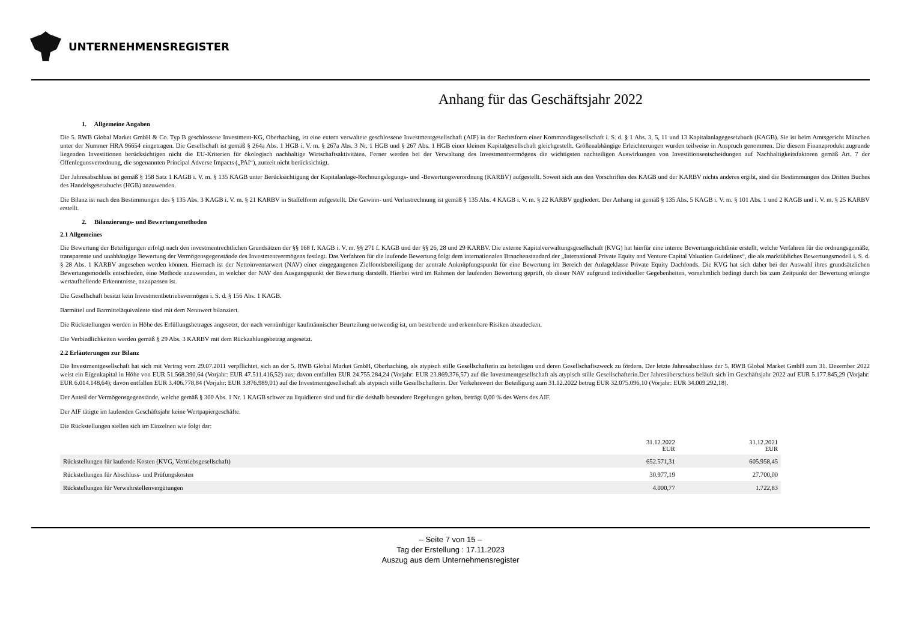UNTERNEHMENSREGISTER
Anhang für das Geschäftsjahr 2022
1. Allgemeine Angaben
Die 5. RWB Global Market GmbH & Co. Typ B geschlossene Investment-KG, Oberhaching, ist eine extern verwaltete geschlossene Investmentgesellschaft (AIF) in der Rechtsform einer Kommanditgesellschaft i. S. d. § 1 Abs. 3, 5, 11 und 13 Kapitalanlagegesetzbuch (KAGB). Sie ist beim Amtsgericht München unter der Nummer HRA 96654 eingetragen. Die Gesellschaft ist gemäß § 264a Abs. 1 HGB i. V. m. § 267a Abs. 3 Nr. 1 HGB und § 267 Abs. 1 HGB einer kleinen Kapitalgesellschaft gleichgestellt. Größenabhängige Erleichterungen wurden teilweise in Anspruch genommen. Die diesem Finanzprodukt zugrunde liegenden Investitionen berücksichtigen nicht die EU-Kriterien für ökologisch nachhaltige Wirtschaftsaktivitäten. Ferner werden bei der Verwaltung des Investmentvermögens die wichtigsten nachteiligen Auswirkungen von Investitionsentscheidungen auf Nachhaltigkeitsfaktoren gemäß Art. 7 der Offenlegunsverordnung, die sogenannten Principal Adverse Impacts („PAI“), zurzeit nicht berücksichtigt.
Der Jahresabschluss ist gemäß § 158 Satz 1 KAGB i. V. m. § 135 KAGB unter Berücksichtigung der Kapitalanlage-Rechnungslegungs- und -Bewertungsverordnung (KARBV) aufgestellt. Soweit sich aus den Vorschriften des KAGB und der KARBV nichts anderes ergibt, sind die Bestimmungen des Dritten Buches des Handelsgesetzbuchs (HGB) anzuwenden.
Die Bilanz ist nach den Bestimmungen des § 135 Abs. 3 KAGB i. V. m. § 21 KARBV in Staffelform aufgestellt. Die Gewinn- und Verlustrechnung ist gemäß § 135 Abs. 4 KAGB i. V. m. § 22 KARBV gegliedert. Der Anhang ist gemäß § 135 Abs. 5 KAGB i. V. m. § 101 Abs. 1 und 2 KAGB und i. V. m. § 25 KARBV erstellt.
2. Bilanzierungs- und Bewertungsmethoden
2.1 Allgemeines
Die Bewertung der Beteiligungen erfolgt nach den investmentrechtlichen Grundsätzen der §§ 168 f. KAGB i. V. m. §§ 271 f. KAGB und der §§ 26, 28 und 29 KARBV. Die externe Kapitalverwaltungsgesellschaft (KVG) hat hierfür eine interne Bewertungsrichtlinie erstellt, welche Verfahren für die ordnungsgemäße, transparente und unabhängige Bewertung der Vermögensgegenstände des Investmentvermögens festlegt. Das Verfahren für die laufende Bewertung folgt dem internationalen Branchenstandard der „International Private Equity and Venture Capital Valuation Guidelines“, die als marktübliches Bewertungsmodell i. S. d. § 28 Abs. 1 KARBV angesehen werden können. Hiernach ist der Nettoinventarwert (NAV) einer eingegangenen Zielfondsbeteiligung der zentrale Anknüpfungspunkt für eine Bewertung im Bereich der Anlageklasse Private Equity Dachfonds. Die KVG hat sich daher bei der Auswahl ihres grundsätzlichen Bewertungsmodells entschieden, eine Methode anzuwenden, in welcher der NAV den Ausgangspunkt der Bewertung darstellt. Hierbei wird im Rahmen der laufenden Bewertung geprüft, ob dieser NAV aufgrund individueller Gegebenheiten, vornehmlich bedingt durch bis zum Zeitpunkt der Bewertung erlangte wertaufhellende Erkenntnisse, anzupassen ist.
Die Gesellschaft besitzt kein Investmentbetriebsvermögen i. S. d. § 156 Abs. 1 KAGB.
Barmittel und Barmitteläquivalente sind mit dem Nennwert bilanziert.
Die Rückstellungen werden in Höhe des Erfüllungsbetrages angesetzt, der nach vernünftiger kaufmännischer Beurteilung notwendig ist, um bestehende und erkennbare Risiken abzudecken.
Die Verbindlichkeiten werden gemäß § 29 Abs. 3 KARBV mit dem Rückzahlungsbetrag angesetzt.
2.2 Erläuterungen zur Bilanz
Die Investmentgesellschaft hat sich mit Vertrag vom 29.07.2011 verpflichtet, sich an der 5. RWB Global Market GmbH, Oberhaching, als atypisch stille Gesellschafterin zu beteiligen und deren Gesellschaftszweck zu fördern. Der letzte Jahresabschluss der 5. RWB Global Market GmbH zum 31. Dezember 2022 weist ein Eigenkapital in Höhe von EUR 51.568.390,64 (Vorjahr: EUR 47.511.416,52) aus; davon entfallen EUR 24.755.284,24 (Vorjahr: EUR 23.869.376,57) auf die Investmentgesellschaft als atypisch stille Gesellschafterin.Der Jahresüberschuss beläuft sich im Geschäftsjahr 2022 auf EUR 5.177.845,29 (Vorjahr: EUR 6.014.148,64); davon entfallen EUR 3.406.778,84 (Vorjahr: EUR 3.876.989,01) auf die Investmentgesellschaft als atypisch stille Gesellschafterin. Der Verkehrswert der Beteiligung zum 31.12.2022 betrug EUR 32.075.096,10 (Vorjahr: EUR 34.009.292,18).
Der Anteil der Vermögensgegenstände, welche gemäß § 300 Abs. 1 Nr. 1 KAGB schwer zu liquidieren sind und für die deshalb besondere Regelungen gelten, beträgt 0,00 % des Werts des AIF.
Der AIF tätigte im laufenden Geschäftsjahr keine Wertpapiergeschäfte.
Die Rückstellungen stellen sich im Einzelnen wie folgt dar:
| | 31.12.2022 EUR | 31.12.2021 EUR |
| --- | --- | --- |
| Rückstellungen für laufende Kosten (KVG, Vertriebsgesellschaft) | 652.571,31 | 605.958,45 |
| Rückstellungen für Abschluss- und Prüfungskosten | 30.977,19 | 27.700,00 |
| Rückstellungen für Verwahrstellenvergütungen | 4.000,77 | 1.722,83 |
– Seite 7 von 15 –
Tag der Erstellung : 17.11.2023
Auszug aus dem Unternehmensregister